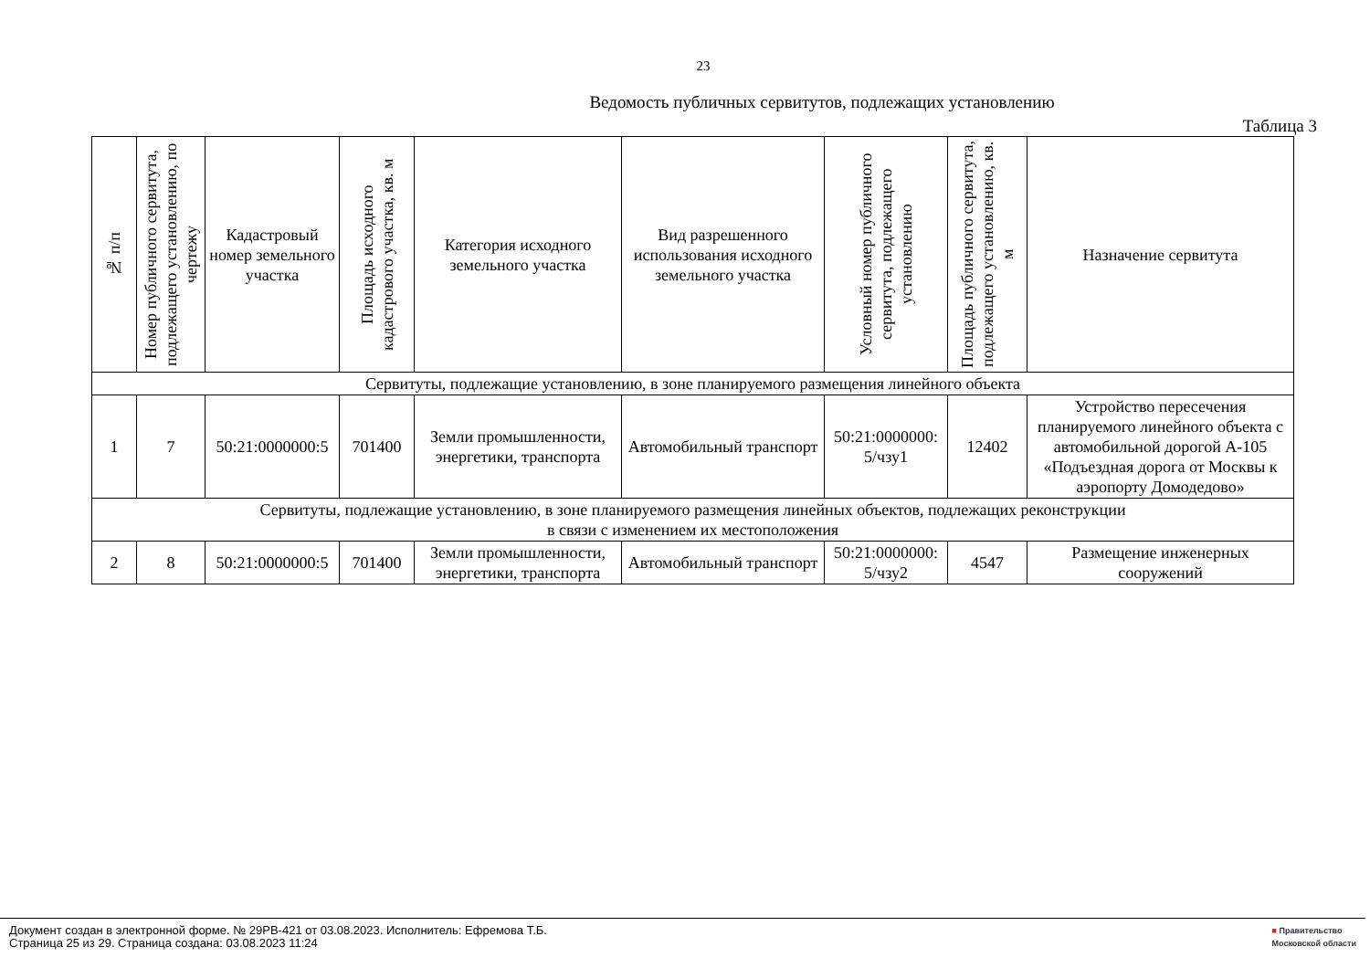23
Ведомость публичных сервитутов, подлежащих установлению
Таблица 3
| № п/п | Номер публичного сервитута, подлежащего установлению, по чертежу | Кадастровый номер земельного участка | Площадь исходного кадастрового участка, кв. м | Категория исходного земельного участка | Вид разрешенного использования исходного земельного участка | Условный номер публичного сервитута, подлежащего установлению | Площадь публичного сервитута, подлежащего установлению, кв. м | Назначение сервитута |
| --- | --- | --- | --- | --- | --- | --- | --- | --- |
| Сервитуты, подлежащие установлению, в зоне планируемого размещения линейного объекта | | | | | | | | |
| 1 | 7 | 50:21:0000000:5 | 701400 | Земли промышленности, энергетики, транспорта | Автомобильный транспорт | 50:21:0000000: 5/чзу1 | 12402 | Устройство пересечения планируемого линейного объекта с автомобильной дорогой А-105 «Подъездная дорога от Москвы к аэропорту Домодедово» |
| Сервитуты, подлежащие установлению, в зоне планируемого размещения линейных объектов, подлежащих реконструкции в связи с изменением их местоположения | | | | | | | | |
| 2 | 8 | 50:21:0000000:5 | 701400 | Земли промышленности, энергетики, транспорта | Автомобильный транспорт | 50:21:0000000: 5/чзу2 | 4547 | Размещение инженерных сооружений |
Документ создан в электронной форме. № 29РВ-421 от 03.08.2023. Исполнитель: Ефремова Т.Б.
Страница 25 из 29. Страница создана: 03.08.2023 11:24
■ Правительство
Московской области